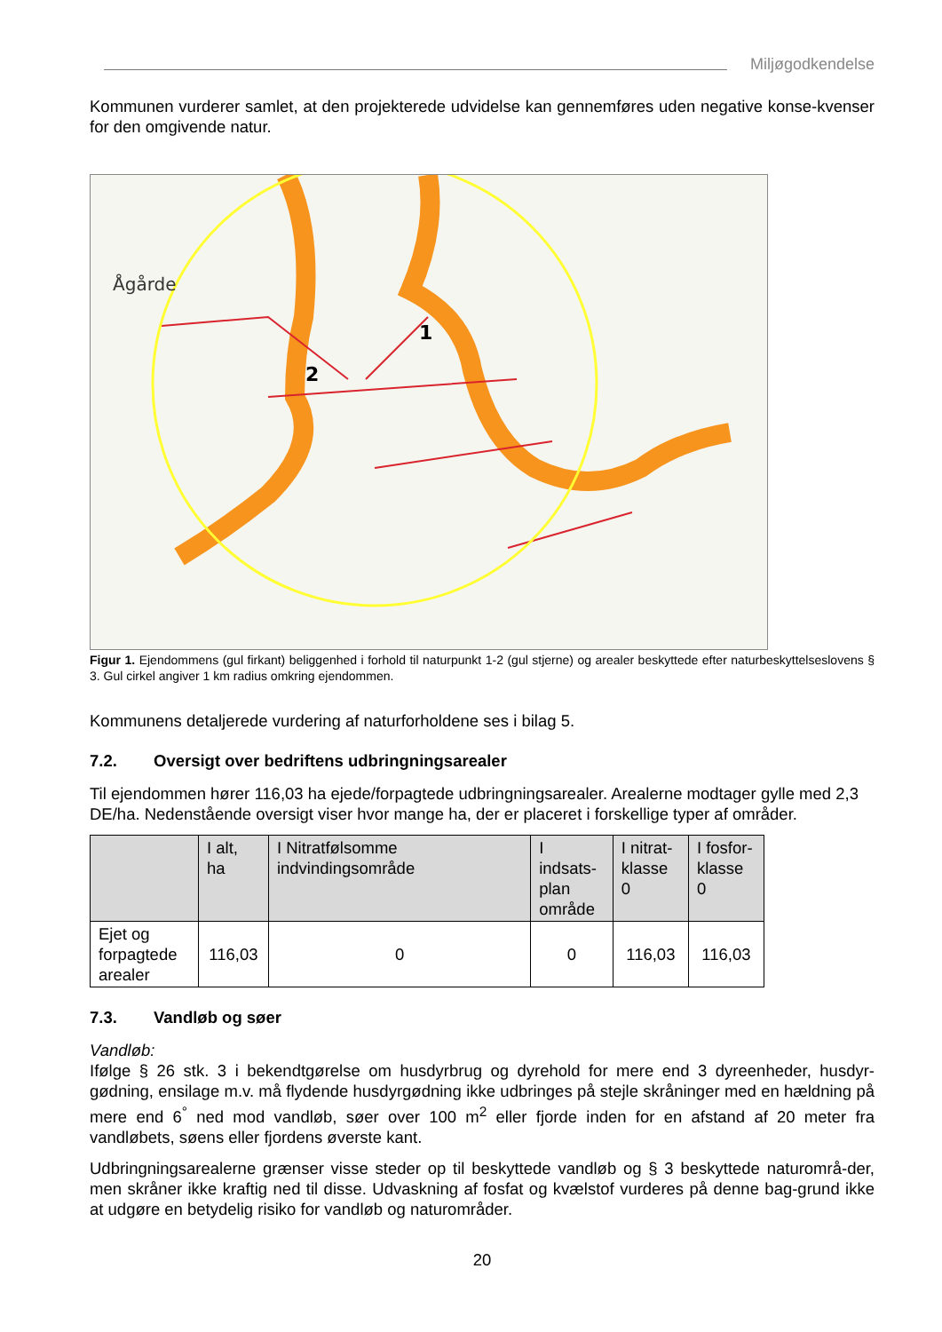Miljøgodkendelse
Kommunen vurderer samlet, at den projekterede udvidelse kan gennemføres uden negative konse-kvenser for den omgivende natur.
Ågårde
1
2
Figur 1. Ejendommens (gul firkant) beliggenhed i forhold til naturpunkt 1-2 (gul stjerne) og arealer beskyttede efter naturbeskyttelseslovens § 3. Gul cirkel angiver 1 km radius omkring ejendommen.
Kommunens detaljerede vurdering af naturforholdene ses i bilag 5.
7.2. Oversigt over bedriftens udbringningsarealer
Til ejendommen hører 116,03 ha ejede/forpagtede udbringningsarealer. Arealerne modtager gylle med 2,3 DE/ha. Nedenstående oversigt viser hvor mange ha, der er placeret i forskellige typer af områder.
| | I alt, ha | I Nitratfølsomme indvindingsområde | I indsats- plan område | I nitrat- klasse 0 | I fosfor- klasse 0 |
| --- | --- | --- | --- | --- | --- |
| Ejet og forpagtede arealer | 116,03 | 0 | 0 | 116,03 | 116,03 |
7.3. Vandløb og søer
Vandløb:
Ifølge § 26 stk. 3 i bekendtgørelse om husdyrbrug og dyrehold for mere end 3 dyreenheder, husdyr-gødning, ensilage m.v. må flydende husdyrgødning ikke udbringes på stejle skråninger med en hældning på mere end 6<sup>°</sup> ned mod vandløb, søer over 100 m<sup>2</sup> eller fjorde inden for en afstand af 20 meter fra vandløbets, søens eller fjordens øverste kant.
Udbringningsarealerne grænser visse steder op til beskyttede vandløb og § 3 beskyttede naturområ-der, men skråner ikke kraftig ned til disse. Udvaskning af fosfat og kvælstof vurderes på denne bag-grund ikke at udgøre en betydelig risiko for vandløb og naturområder.
20